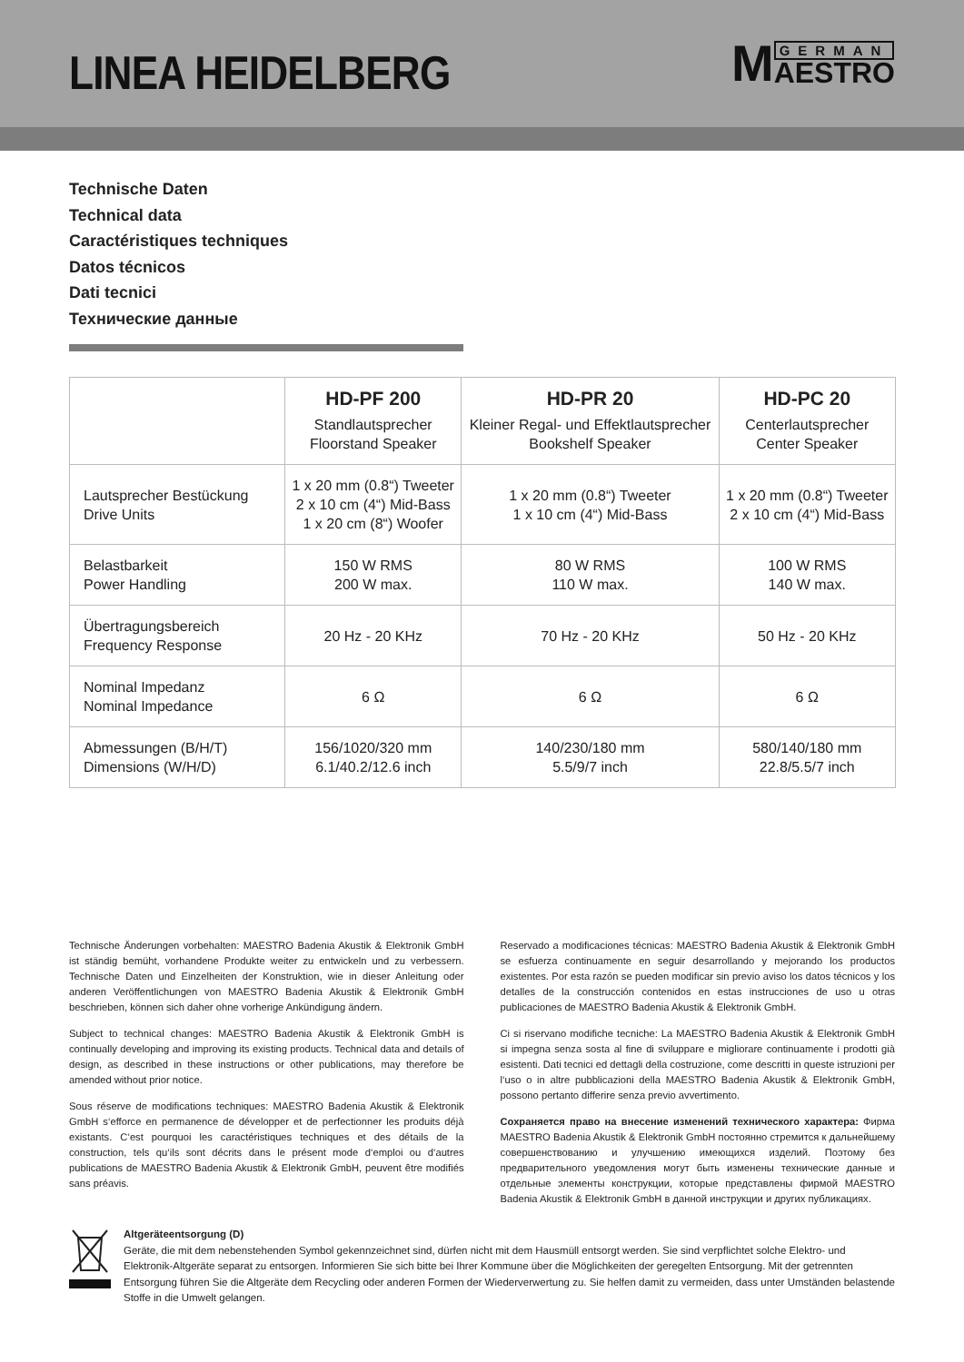LINEA HEIDELBERG
M GERMAN
AESTRO
Technische Daten
Technical data
Caractéristiques techniques
Datos técnicos
Dati tecnici
Технические данные
| | HD-PF 200 Standlautsprecher Floorstand Speaker | HD-PR 20 Kleiner Regal- und Effektlautsprecher Bookshelf Speaker | HD-PC 20 Centerlautsprecher Center Speaker |
| --- | --- | --- | --- |
| Lautsprecher Bestückung Drive Units | 1 x 20 mm (0.8“) Tweeter 2 x 10 cm (4“) Mid-Bass 1 x 20 cm (8“) Woofer | 1 x 20 mm (0.8“) Tweeter 1 x 10 cm (4“) Mid-Bass | 1 x 20 mm (0.8“) Tweeter 2 x 10 cm (4“) Mid-Bass |
| Belastbarkeit Power Handling | 150 W RMS 200 W max. | 80 W RMS 110 W max. | 100 W RMS 140 W max. |
| Übertragungsbereich Frequency Response | 20 Hz - 20 KHz | 70 Hz - 20 KHz | 50 Hz - 20 KHz |
| Nominal Impedanz Nominal Impedance | 6 Ω | 6 Ω | 6 Ω |
| Abmessungen (B/H/T) Dimensions (W/H/D) | 156/1020/320 mm 6.1/40.2/12.6 inch | 140/230/180 mm 5.5/9/7 inch | 580/140/180 mm 22.8/5.5/7 inch |
Technische Änderungen vorbehalten: MAESTRO Badenia Akustik & Elektronik GmbH ist ständig bemüht, vorhandene Produkte weiter zu entwickeln und zu verbessern. Technische Daten und Einzelheiten der Konstruktion, wie in dieser Anleitung oder anderen Veröffentlichungen von MAESTRO Badenia Akustik & Elektronik GmbH beschrieben, können sich daher ohne vorherige Ankündigung ändern.
Subject to technical changes: MAESTRO Badenia Akustik & Elektronik GmbH is continually developing and improving its existing products. Technical data and details of design, as described in these instructions or other publications, may therefore be amended without prior notice.
Sous réserve de modifications techniques: MAESTRO Badenia Akustik & Elektronik GmbH s‘efforce en permanence de développer et de perfectionner les produits déjà existants. C‘est pourquoi les caractéristiques techniques et des détails de la construction, tels qu‘ils sont décrits dans le présent mode d‘emploi ou d‘autres publications de MAESTRO Badenia Akustik & Elektronik GmbH, peuvent être modifiés sans préavis.
Reservado a modificaciones técnicas: MAESTRO Badenia Akustik & Elektronik GmbH se esfuerza continuamente en seguir desarrollando y mejorando los productos existentes. Por esta razón se pueden modificar sin previo aviso los datos técnicos y los detalles de la construcción contenidos en estas instrucciones de uso u otras publicaciones de MAESTRO Badenia Akustik & Elektronik GmbH.
Ci si riservano modifiche tecniche: La MAESTRO Badenia Akustik & Elektronik GmbH si impegna senza sosta al fine di sviluppare e migliorare continuamente i prodotti già esistenti. Dati tecnici ed dettagli della costruzione, come descritti in queste istruzioni per l‘uso o in altre pubblicazioni della MAESTRO Badenia Akustik & Elektronik GmbH, possono pertanto differire senza previo avvertimento.
Сохраняется право на внесение изменений технического характера: Фирма MAESTRO Badenia Akustik & Elektronik GmbH постоянно стремится к дальнейшему совершенствованию и улучшению имеющихся изделий. Поэтому без предварительного уведомления могут быть изменены технические данные и отдельные элементы конструкции, которые представлены фирмой MAESTRO Badenia Akustik & Elektronik GmbH в данной инструкции и других публикациях.
Altgeräteentsorgung (D)
Geräte, die mit dem nebenstehenden Symbol gekennzeichnet sind, dürfen nicht mit dem Hausmüll entsorgt werden. Sie sind verpflichtet solche Elektro- und Elektronik-Altgeräte separat zu entsorgen. Informieren Sie sich bitte bei Ihrer Kommune über die Möglichkeiten der geregelten Entsorgung. Mit der getrennten Entsorgung führen Sie die Altgeräte dem Recycling oder anderen Formen der Wiederverwertung zu. Sie helfen damit zu vermeiden, dass unter Umständen belastende Stoffe in die Umwelt gelangen.